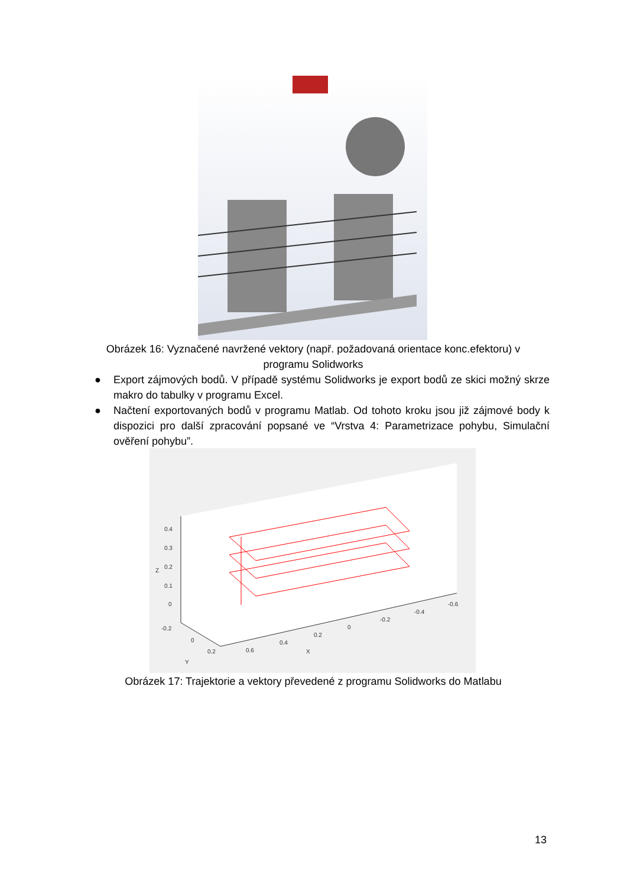Obrázek 16: Vyznačené navržené vektory (např. požadovaná orientace konc.efektoru) v programu Solidworks
● Export zájmových bodů. V případě systému Solidworks je export bodů ze skici možný skrze makro do tabulky v programu Excel.
● Načtení exportovaných bodů v programu Matlab. Od tohoto kroku jsou již zájmové body k dispozici pro další zpracování popsané ve “Vrstva 4: Parametrizace pohybu, Simulační ověření pohybu”.
0.4
0.3
0.2
0.1
0
Z
-0.2
0
0.2
Y
0.6
0.4
0.2
0
-0.2
-0.4
-0.6
X
Obrázek 17: Trajektorie a vektory převedené z programu Solidworks do Matlabu
13